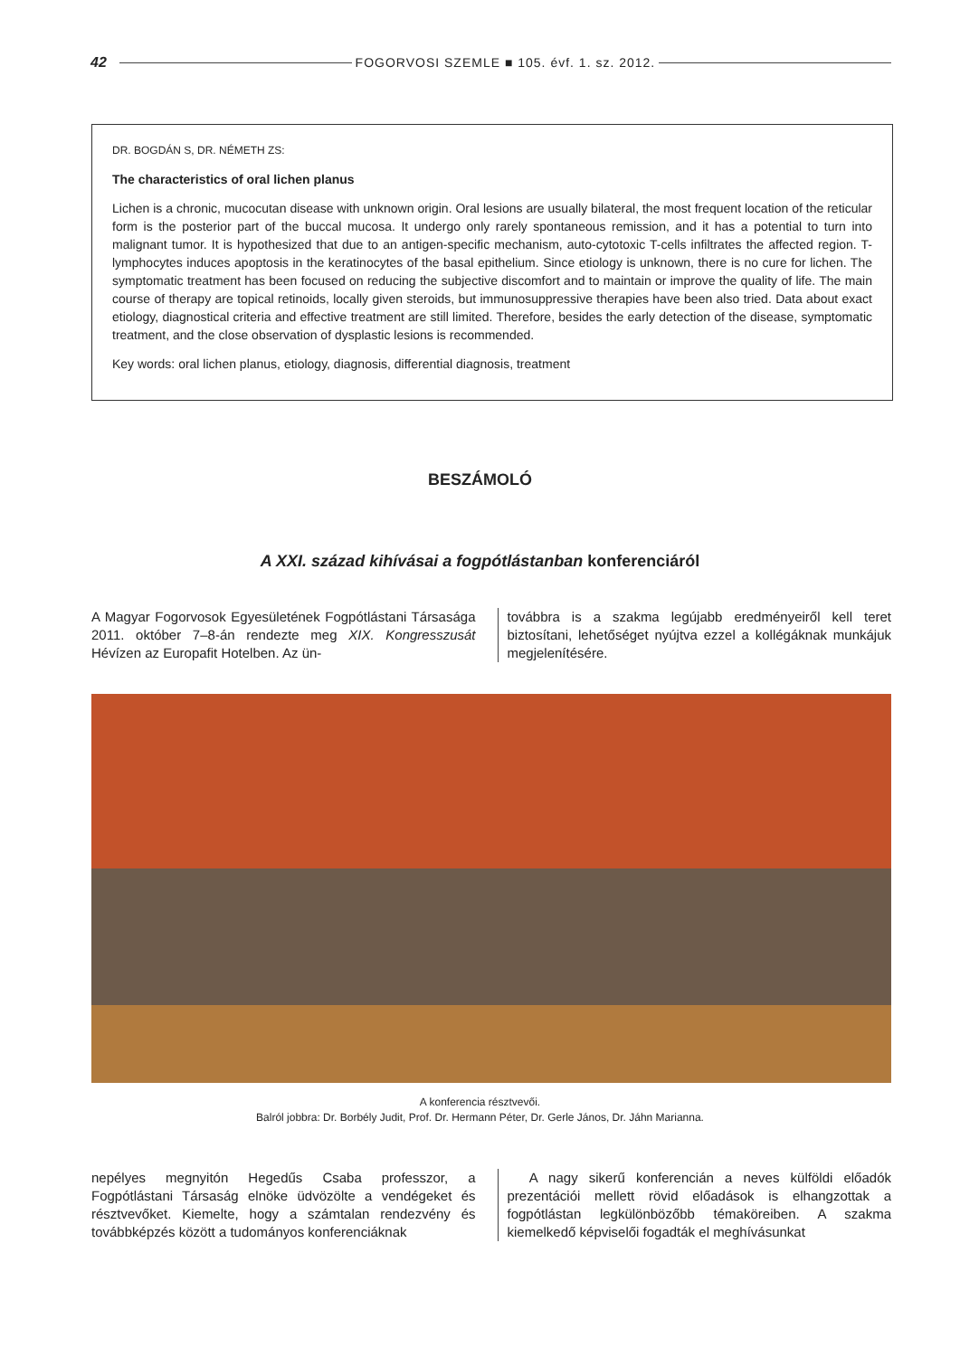42 FOGORVOSI SZEMLE ■ 105. évf. 1. sz. 2012.
DR. BOGDÁN S, DR. NÉMETH ZS:
The characteristics of oral lichen planus
Lichen is a chronic, mucocutan disease with unknown origin. Oral lesions are usually bilateral, the most frequent location of the reticular form is the posterior part of the buccal mucosa. It undergo only rarely spontaneous remission, and it has a potential to turn into malignant tumor. It is hypothesized that due to an antigen-specific mechanism, auto-cytotoxic T-cells infiltrates the affected region. T-lymphocytes induces apoptosis in the keratinocytes of the basal epithelium. Since etiology is unknown, there is no cure for lichen. The symptomatic treatment has been focused on reducing the subjective discomfort and to maintain or improve the quality of life. The main course of therapy are topical retinoids, locally given steroids, but immunosuppressive therapies have been also tried. Data about exact etiology, diagnostical criteria and effective treatment are still limited. Therefore, besides the early detection of the disease, symptomatic treatment, and the close observation of dysplastic lesions is recommended.
Key words: oral lichen planus, etiology, diagnosis, differential diagnosis, treatment
BESZÁMOLÓ
A XXI. század kihívásai a fogpótlástanban konferenciáról
A Magyar Fogorvosok Egyesületének Fogpótlástani Társasága 2011. október 7–8-án rendezte meg XIX. Kongresszusát Hévízen az Europafit Hotelben. Az ün-
továbbra is a szakma legújabb eredményeiről kell teret biztosítani, lehetőséget nyújtva ezzel a kollégáknak munkájuk megjelenítésére.
A konferencia résztvevői.
Balról jobbra: Dr. Borbély Judit, Prof. Dr. Hermann Péter, Dr. Gerle János, Dr. Jáhn Marianna.
nepélyes megnyitón Hegedűs Csaba professzor, a Fogpótlástani Társaság elnöke üdvözölte a vendégeket és résztvevőket. Kiemelte, hogy a számtalan rendezvény és továbbképzés között a tudományos konferenciáknak
A nagy sikerű konferencián a neves külföldi előadók prezentációi mellett rövid előadások is elhangzottak a fogpótlástan legkülönbözőbb témaköreiben. A szakma kiemelkedő képviselői fogadták el meghívásunkat